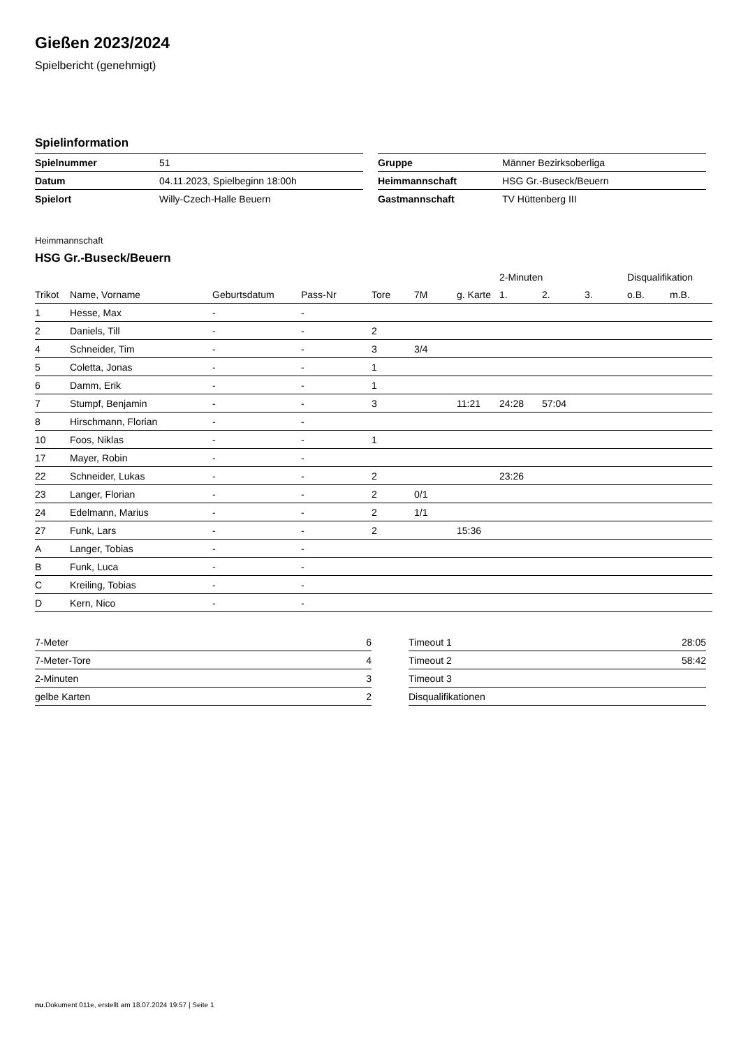Gießen 2023/2024
Spielbericht (genehmigt)
Spielinformation
| Spielnummer | 51 |
| Datum | 04.11.2023, Spielbeginn 18:00h |
| Spielort | Willy-Czech-Halle Beuern |
| Gruppe | Männer Bezirksoberliga |
| Heimmannschaft | HSG Gr.-Buseck/Beuern |
| Gastmannschaft | TV Hüttenberg III |
Heimmannschaft
HSG Gr.-Buseck/Beuern
| | | | | | | | 2-Minuten | | | Disqualifikation | |
| --- | --- | --- | --- | --- | --- | --- | --- | --- | --- | --- | --- |
| Trikot | Name, Vorname | Geburtsdatum | Pass-Nr | Tore | 7M | g. Karte | 1. | 2. | 3. | o.B. | m.B. |
| 1 | Hesse, Max | - | - | | | | | | | | |
| 2 | Daniels, Till | - | - | 2 | | | | | | | |
| 4 | Schneider, Tim | - | - | 3 | 3/4 | | | | | | |
| 5 | Coletta, Jonas | - | - | 1 | | | | | | | |
| 6 | Damm, Erik | - | - | 1 | | | | | | | |
| 7 | Stumpf, Benjamin | - | - | 3 | | 11:21 | 24:28 | 57:04 | | | |
| 8 | Hirschmann, Florian | - | - | | | | | | | | |
| 10 | Foos, Niklas | - | - | 1 | | | | | | | |
| 17 | Mayer, Robin | - | - | | | | | | | | |
| 22 | Schneider, Lukas | - | - | 2 | | | 23:26 | | | | |
| 23 | Langer, Florian | - | - | 2 | 0/1 | | | | | | |
| 24 | Edelmann, Marius | - | - | 2 | 1/1 | | | | | | |
| 27 | Funk, Lars | - | - | 2 | | 15:36 | | | | | |
| A | Langer, Tobias | - | - | | | | | | | | |
| B | Funk, Luca | - | - | | | | | | | | |
| C | Kreiling, Tobias | - | - | | | | | | | | |
| D | Kern, Nico | - | - | | | | | | | | |
| 7-Meter | 6 |
| 7-Meter-Tore | 4 |
| 2-Minuten | 3 |
| gelbe Karten | 2 |
| Timeout 1 | 28:05 |
| Timeout 2 | 58:42 |
| Timeout 3 | |
| Disqualifikationen | |
nu.Dokument 011e, erstellt am 18.07.2024 19:57 | Seite 1